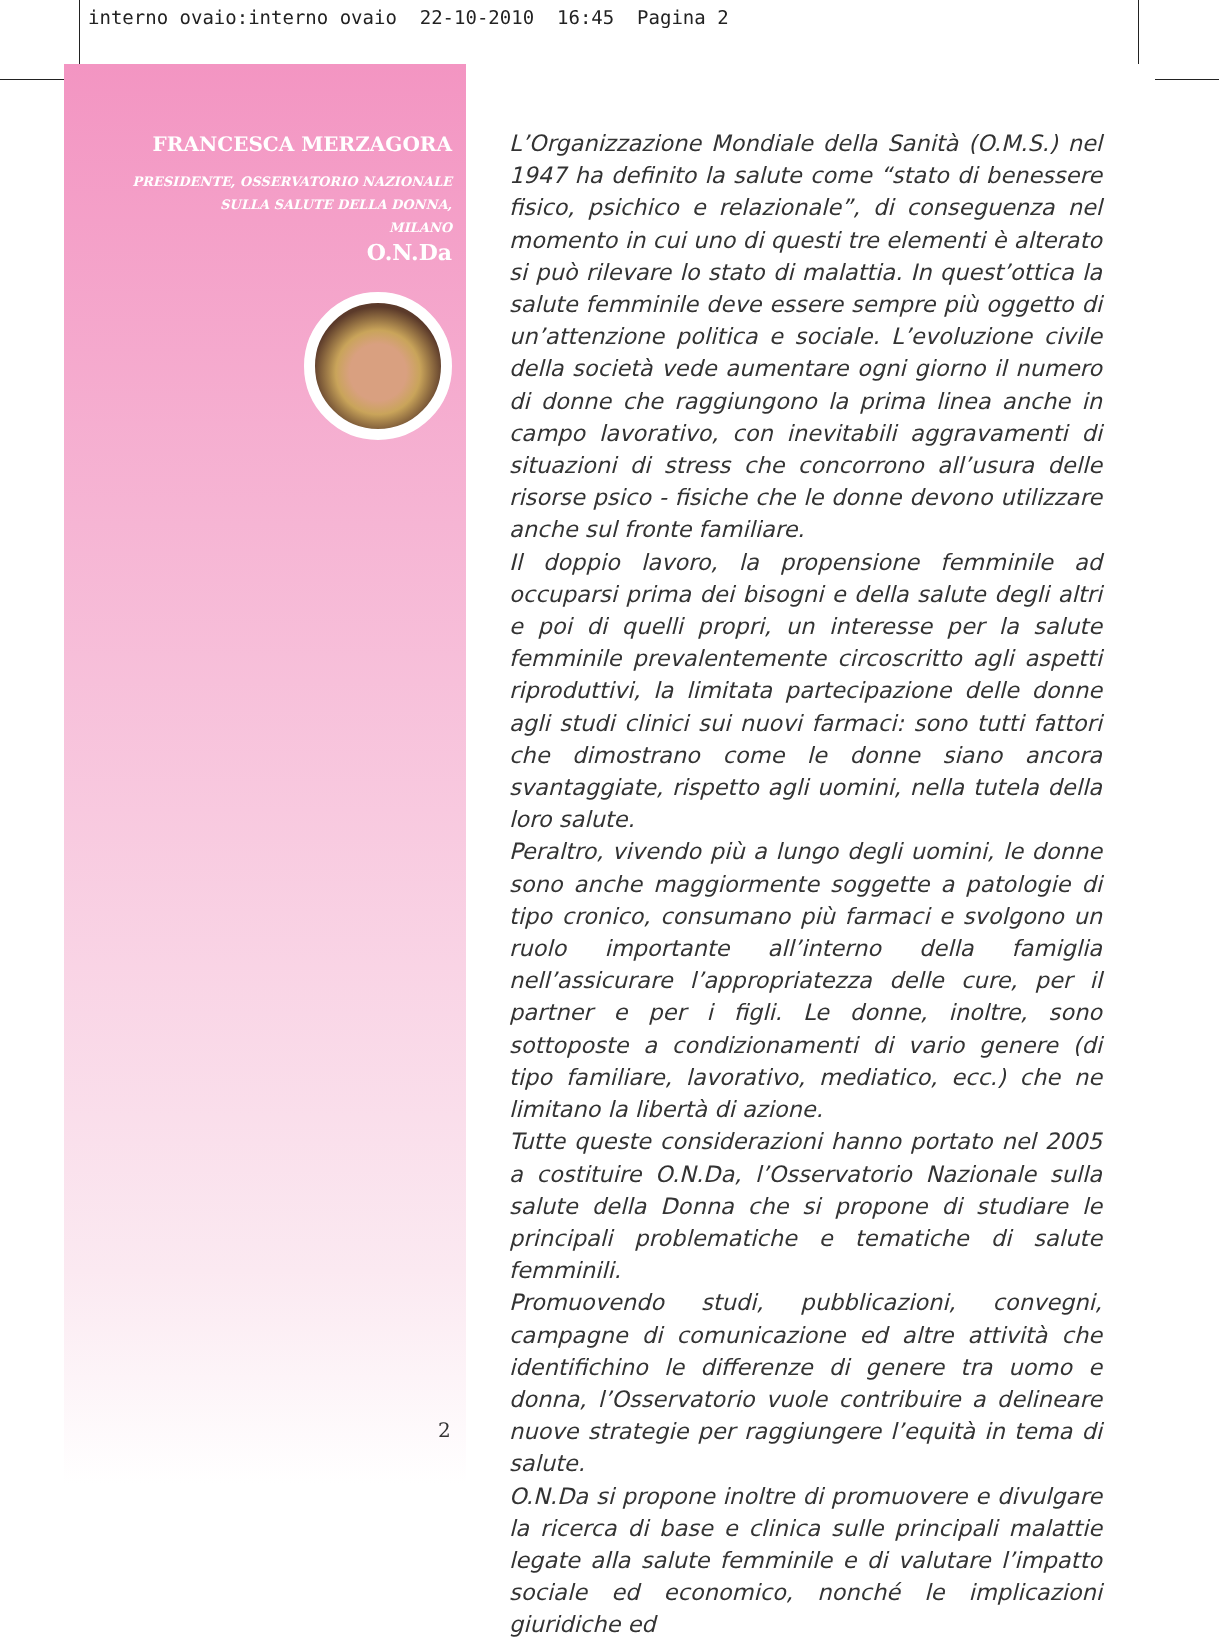interno ovaio:interno ovaio 22-10-2010 16:45 Pagina 2
FRANCESCA MERZAGORA
PRESIDENTE, OSSERVATORIO NAZIONALE
SULLA SALUTE DELLA DONNA,
MILANO
O.N.Da
2
L’Organizzazione Mondiale della Sanità (O.M.S.) nel 1947 ha definito la salute come “stato di benessere fisico, psichico e relazionale”, di conseguenza nel momento in cui uno di questi tre elementi è alterato si può rilevare lo stato di malattia. In quest’ottica la salute femminile deve essere sempre più oggetto di un’attenzione politica e sociale. L’evoluzione civile della società vede aumentare ogni giorno il numero di donne che raggiungono la prima linea anche in campo lavorativo, con inevitabili aggravamenti di situazioni di stress che concorrono all’usura delle risorse psico - fisiche che le donne devono utilizzare anche sul fronte familiare.
Il doppio lavoro, la propensione femminile ad occuparsi prima dei bisogni e della salute degli altri e poi di quelli propri, un interesse per la salute femminile prevalentemente circoscritto agli aspetti riproduttivi, la limitata partecipazione delle donne agli studi clinici sui nuovi farmaci: sono tutti fattori che dimostrano come le donne siano ancora svantaggiate, rispetto agli uomini, nella tutela della loro salute.
Peraltro, vivendo più a lungo degli uomini, le donne sono anche maggiormente soggette a patologie di tipo cronico, consumano più farmaci e svolgono un ruolo importante all’interno della famiglia nell’assicurare l’appropriatezza delle cure, per il partner e per i figli. Le donne, inoltre, sono sottoposte a condizionamenti di vario genere (di tipo familiare, lavorativo, mediatico, ecc.) che ne limitano la libertà di azione.
Tutte queste considerazioni hanno portato nel 2005 a costituire O.N.Da, l’Osservatorio Nazionale sulla salute della Donna che si propone di studiare le principali problematiche e tematiche di salute femminili.
Promuovendo studi, pubblicazioni, convegni, campagne di comunicazione ed altre attività che identifichino le differenze di genere tra uomo e donna, l’Osservatorio vuole contribuire a delineare nuove strategie per raggiungere l’equità in tema di salute.
O.N.Da si propone inoltre di promuovere e divulgare la ricerca di base e clinica sulle principali malattie legate alla salute femminile e di valutare l’impatto sociale ed economico, nonché le implicazioni giuridiche ed